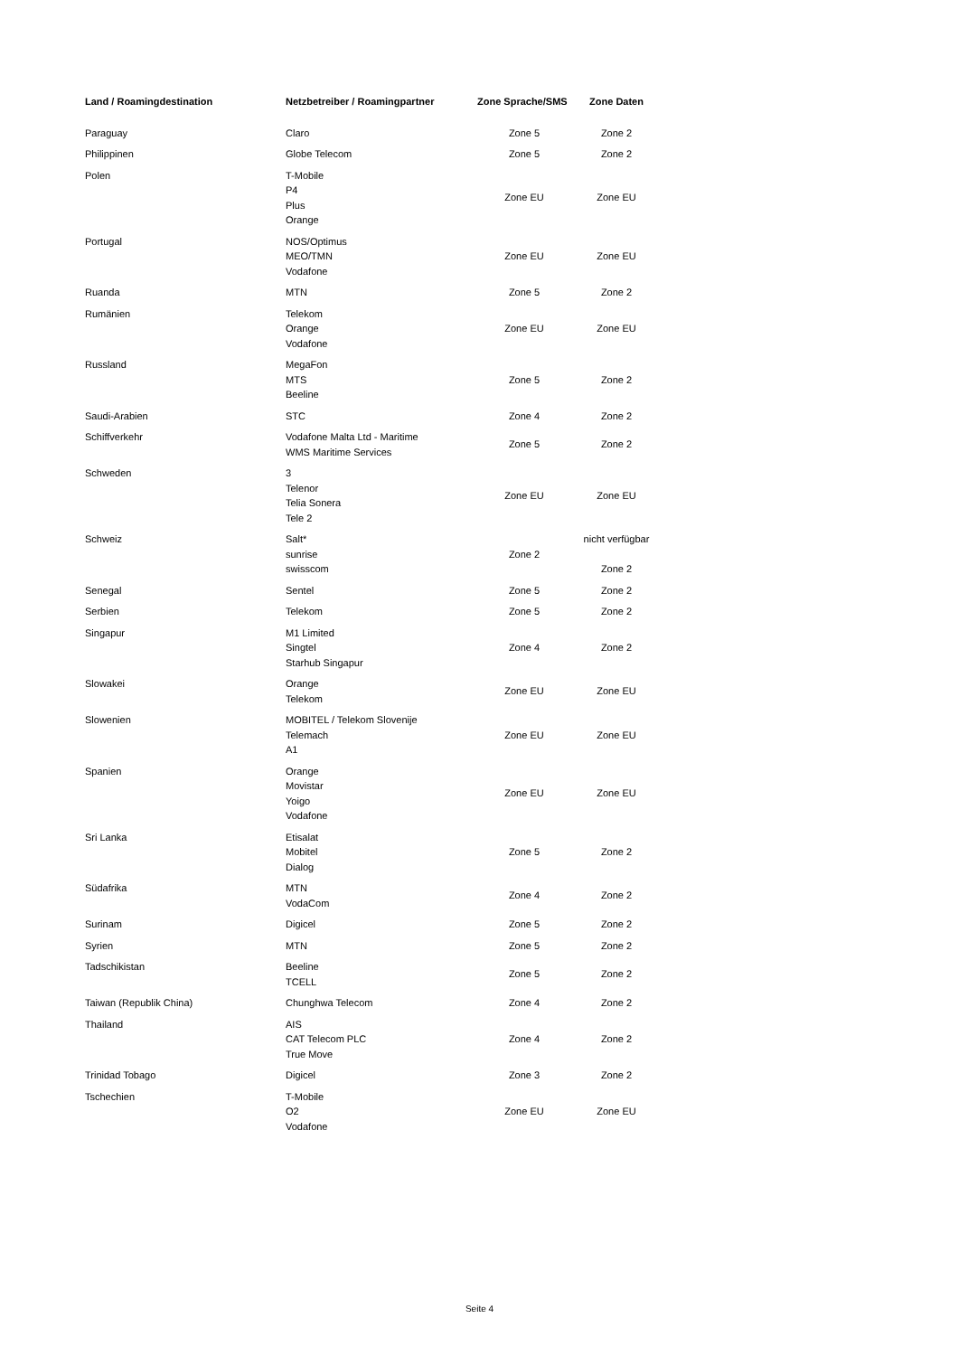| Land / Roamingdestination | Netzbetreiber / Roamingpartner | Zone Sprache/SMS | Zone Daten |
| --- | --- | --- | --- |
| Paraguay | Claro | Zone 5 | Zone 2 |
| Philippinen | Globe Telecom | Zone 5 | Zone 2 |
| Polen | T-Mobile P4 Plus Orange | Zone EU | Zone EU |
| Portugal | NOS/Optimus MEO/TMN Vodafone | Zone EU | Zone EU |
| Ruanda | MTN | Zone 5 | Zone 2 |
| Rumänien | Telekom Orange Vodafone | Zone EU | Zone EU |
| Russland | MegaFon MTS Beeline | Zone 5 | Zone 2 |
| Saudi-Arabien | STC | Zone 4 | Zone 2 |
| Schiffverkehr | Vodafone Malta Ltd - Maritime WMS Maritime Services | Zone 5 | Zone 2 |
| Schweden | 3 Telenor Telia Sonera Tele 2 | Zone EU | Zone EU |
| Schweiz | Salt* sunrise swisscom | Zone 2 | nicht verfügbar Zone 2 |
| Senegal | Sentel | Zone 5 | Zone 2 |
| Serbien | Telekom | Zone 5 | Zone 2 |
| Singapur | M1 Limited Singtel Starhub Singapur | Zone 4 | Zone 2 |
| Slowakei | Orange Telekom | Zone EU | Zone EU |
| Slowenien | MOBITEL / Telekom Slovenije Telemach A1 | Zone EU | Zone EU |
| Spanien | Orange Movistar Yoigo Vodafone | Zone EU | Zone EU |
| Sri Lanka | Etisalat Mobitel Dialog | Zone 5 | Zone 2 |
| Südafrika | MTN VodaCom | Zone 4 | Zone 2 |
| Surinam | Digicel | Zone 5 | Zone 2 |
| Syrien | MTN | Zone 5 | Zone 2 |
| Tadschikistan | Beeline TCELL | Zone 5 | Zone 2 |
| Taiwan (Republik China) | Chunghwa Telecom | Zone 4 | Zone 2 |
| Thailand | AIS CAT Telecom PLC True Move | Zone 4 | Zone 2 |
| Trinidad Tobago | Digicel | Zone 3 | Zone 2 |
| Tschechien | T-Mobile O2 Vodafone | Zone EU | Zone EU |
Seite 4